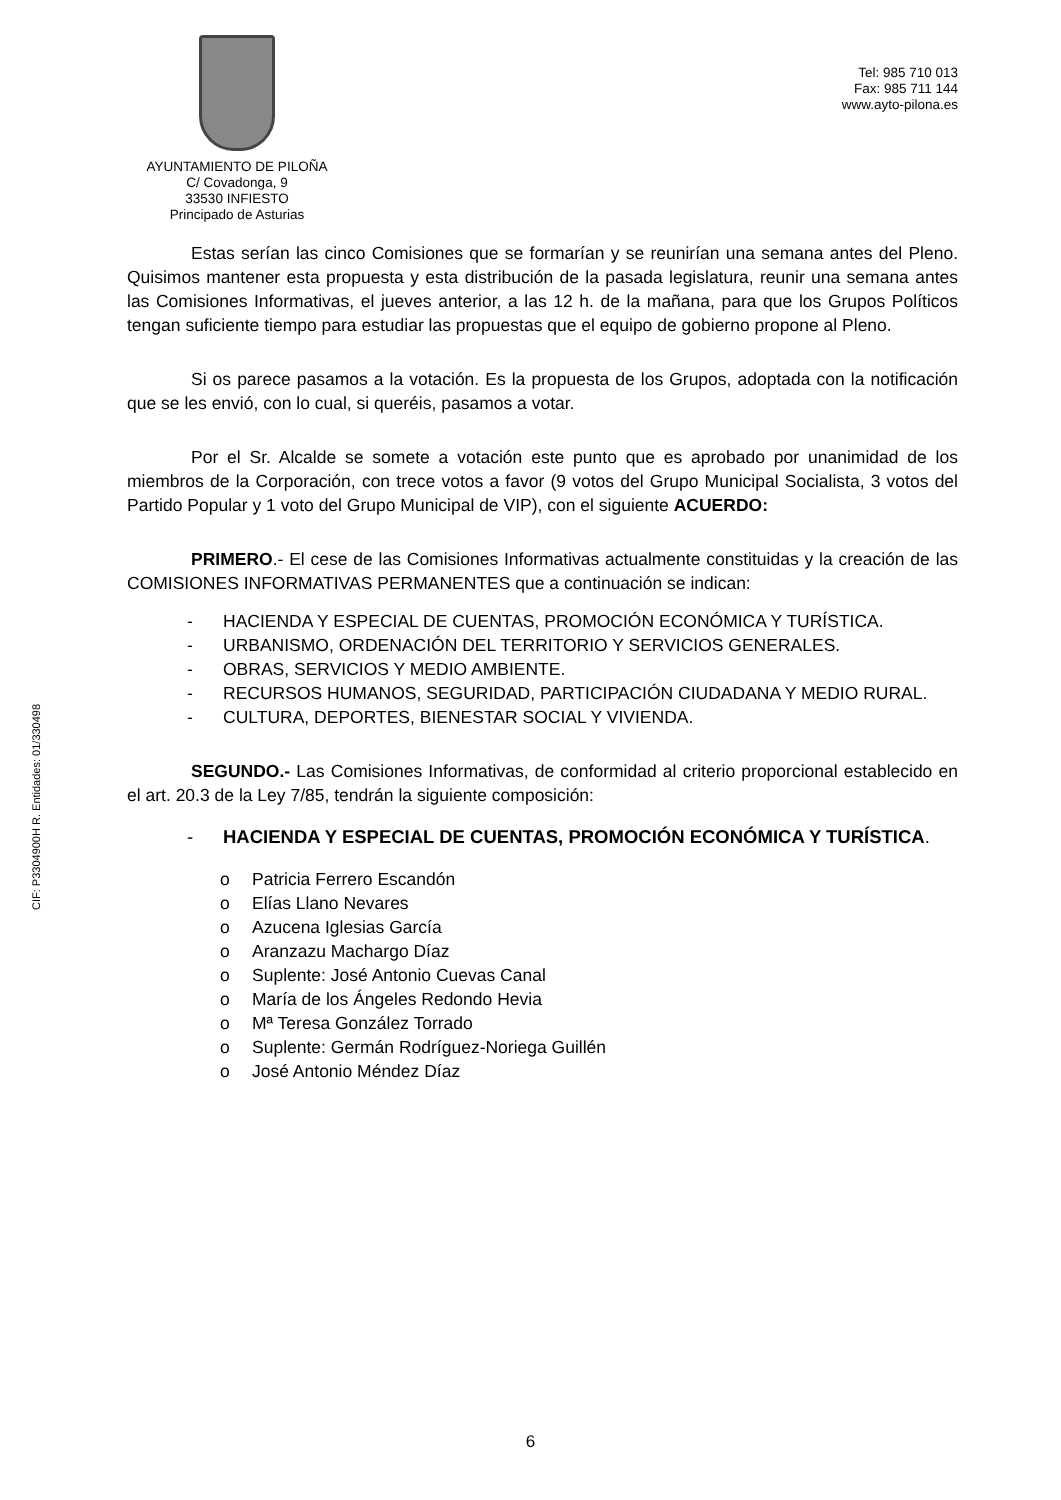AYUNTAMIENTO DE PILOÑA
C/ Covadonga, 9
33530 INFIESTO
Principado de Asturias
Tel: 985 710 013
Fax: 985 711 144
www.ayto-pilona.es
CIF: P3304900H R. Entidades: 01/330498
Estas serían las cinco Comisiones que se formarían y se reunirían una semana antes del Pleno. Quisimos mantener esta propuesta y esta distribución de la pasada legislatura, reunir una semana antes las Comisiones Informativas, el jueves anterior, a las 12 h. de la mañana, para que los Grupos Políticos tengan suficiente tiempo para estudiar las propuestas que el equipo de gobierno propone al Pleno.
Si os parece pasamos a la votación. Es la propuesta de los Grupos, adoptada con la notificación que se les envió, con lo cual, si queréis, pasamos a votar.
Por el Sr. Alcalde se somete a votación este punto que es aprobado por unanimidad de los miembros de la Corporación, con trece votos a favor (9 votos del Grupo Municipal Socialista, 3 votos del Partido Popular y 1 voto del Grupo Municipal de VIP), con el siguiente ACUERDO:
PRIMERO.- El cese de las Comisiones Informativas actualmente constituidas y la creación de las COMISIONES INFORMATIVAS PERMANENTES que a continuación se indican:
- HACIENDA Y ESPECIAL DE CUENTAS, PROMOCIÓN ECONÓMICA Y TURÍSTICA.
- URBANISMO, ORDENACIÓN DEL TERRITORIO Y SERVICIOS GENERALES.
- OBRAS, SERVICIOS Y MEDIO AMBIENTE.
- RECURSOS HUMANOS, SEGURIDAD, PARTICIPACIÓN CIUDADANA Y MEDIO RURAL.
- CULTURA, DEPORTES, BIENESTAR SOCIAL Y VIVIENDA.
SEGUNDO.- Las Comisiones Informativas, de conformidad al criterio proporcional establecido en el art. 20.3 de la Ley 7/85, tendrán la siguiente composición:
- HACIENDA Y ESPECIAL DE CUENTAS, PROMOCIÓN ECONÓMICA Y TURÍSTICA.
o Patricia Ferrero Escandón
o Elías Llano Nevares
o Azucena Iglesias García
o Aranzazu Machargo Díaz
o Suplente: José Antonio Cuevas Canal
o María de los Ángeles Redondo Hevia
o Mª Teresa González Torrado
o Suplente: Germán Rodríguez-Noriega Guillén
o José Antonio Méndez Díaz
6